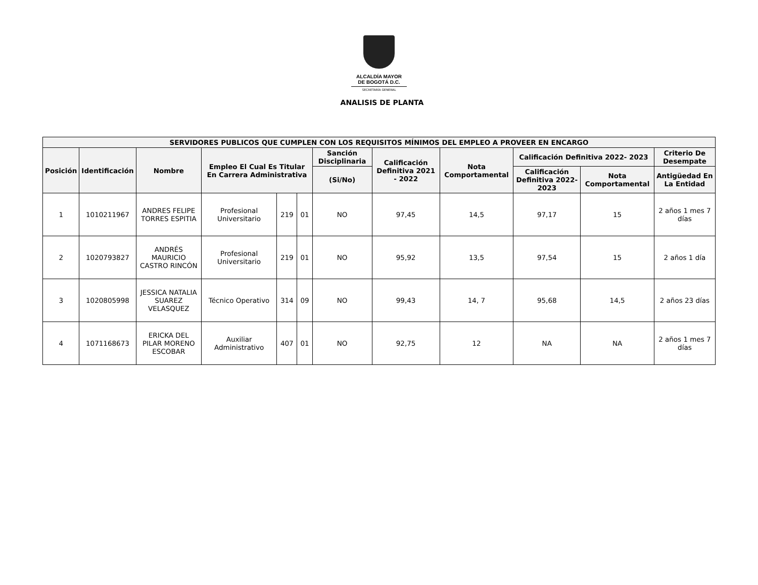ALCALDÍA MAYOR
DE BOGOTÁ D.C.
SECRETARÍA GENERAL
ANALISIS DE PLANTA
| SERVIDORES PUBLICOS QUE CUMPLEN CON LOS REQUISITOS MÍNIMOS DEL EMPLEO A PROVEER EN ENCARGO | | | | | | | | | | | |
| --- | --- | --- | --- | --- | --- | --- | --- | --- | --- | --- | --- |
| Posición | Identificación | Nombre | Empleo El Cual Es Titular En Carrera Administrativa | | | Sanción Disciplinaria | Calificación Definitiva 2021 - 2022 | Nota Comportamental | Calificación Definitiva 2022- 2023 | | Criterio De Desempate |
| | | | | | | | | | | | Antigüedad En La Entidad |
| | | | | | | (Si/No) | | | Calificación Definitiva 2022- 2023 | Nota Comportamental | |
| 1 | 1010211967 | ANDRES FELIPE TORRES ESPITIA | Profesional Universitario | 219 | 01 | NO | 97,45 | 14,5 | 97,17 | 15 | 2 años 1 mes 7 días |
| 2 | 1020793827 | ANDRÉS MAURICIO CASTRO RINCÓN | Profesional Universitario | 219 | 01 | NO | 95,92 | 13,5 | 97,54 | 15 | 2 años 1 día |
| 3 | 1020805998 | JESSICA NATALIA SUAREZ VELASQUEZ | Técnico Operativo | 314 | 09 | NO | 99,43 | 14, 7 | 95,68 | 14,5 | 2 años 23 días |
| 4 | 1071168673 | ERICKA DEL PILAR MORENO ESCOBAR | Auxiliar Administrativo | 407 | 01 | NO | 92,75 | 12 | NA | NA | 2 años 1 mes 7 días |